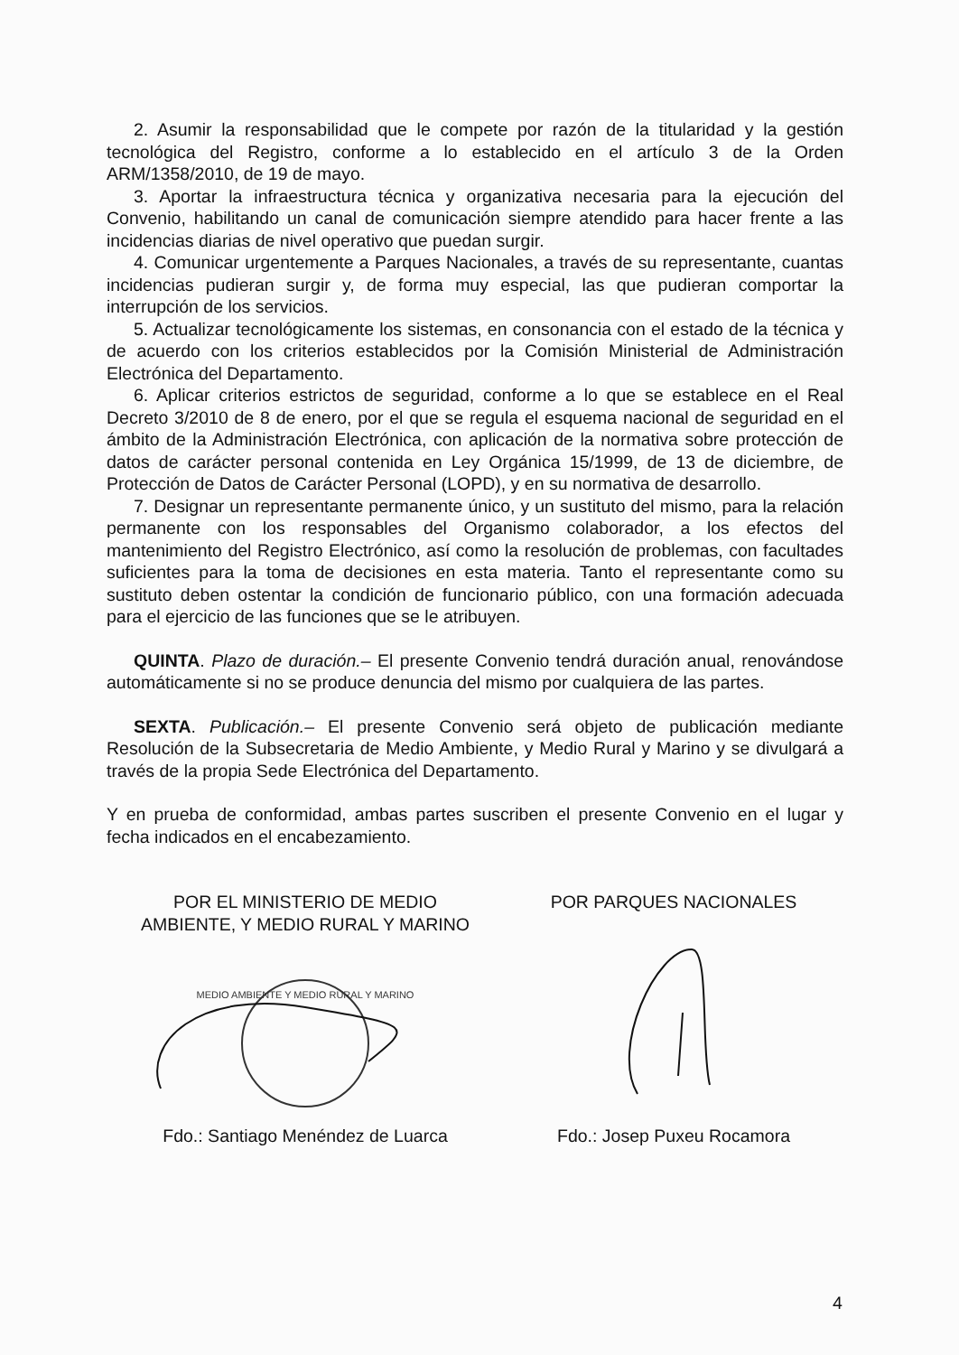2. Asumir la responsabilidad que le compete por razón de la titularidad y la gestión tecnológica del Registro, conforme a lo establecido en el artículo 3 de la Orden ARM/1358/2010, de 19 de mayo.
3. Aportar la infraestructura técnica y organizativa necesaria para la ejecución del Convenio, habilitando un canal de comunicación siempre atendido para hacer frente a las incidencias diarias de nivel operativo que puedan surgir.
4. Comunicar urgentemente a Parques Nacionales, a través de su representante, cuantas incidencias pudieran surgir y, de forma muy especial, las que pudieran comportar la interrupción de los servicios.
5. Actualizar tecnológicamente los sistemas, en consonancia con el estado de la técnica y de acuerdo con los criterios establecidos por la Comisión Ministerial de Administración Electrónica del Departamento.
6. Aplicar criterios estrictos de seguridad, conforme a lo que se establece en el Real Decreto 3/2010 de 8 de enero, por el que se regula el esquema nacional de seguridad en el ámbito de la Administración Electrónica, con aplicación de la normativa sobre protección de datos de carácter personal contenida en Ley Orgánica 15/1999, de 13 de diciembre, de Protección de Datos de Carácter Personal (LOPD), y en su normativa de desarrollo.
7. Designar un representante permanente único, y un sustituto del mismo, para la relación permanente con los responsables del Organismo colaborador, a los efectos del mantenimiento del Registro Electrónico, así como la resolución de problemas, con facultades suficientes para la toma de decisiones en esta materia. Tanto el representante como su sustituto deben ostentar la condición de funcionario público, con una formación adecuada para el ejercicio de las funciones que se le atribuyen.
QUINTA. Plazo de duración.– El presente Convenio tendrá duración anual, renovándose automáticamente si no se produce denuncia del mismo por cualquiera de las partes.
SEXTA. Publicación.– El presente Convenio será objeto de publicación mediante Resolución de la Subsecretaria de Medio Ambiente, y Medio Rural y Marino y se divulgará a través de la propia Sede Electrónica del Departamento.
Y en prueba de conformidad, ambas partes suscriben el presente Convenio en el lugar y fecha indicados en el encabezamiento.
POR EL MINISTERIO DE MEDIO
AMBIENTE, Y MEDIO RURAL Y MARINO
MEDIO AMBIENTE Y MEDIO RURAL Y MARINO
Fdo.: Santiago Menéndez de Luarca
POR PARQUES NACIONALES
Fdo.: Josep Puxeu Rocamora
4